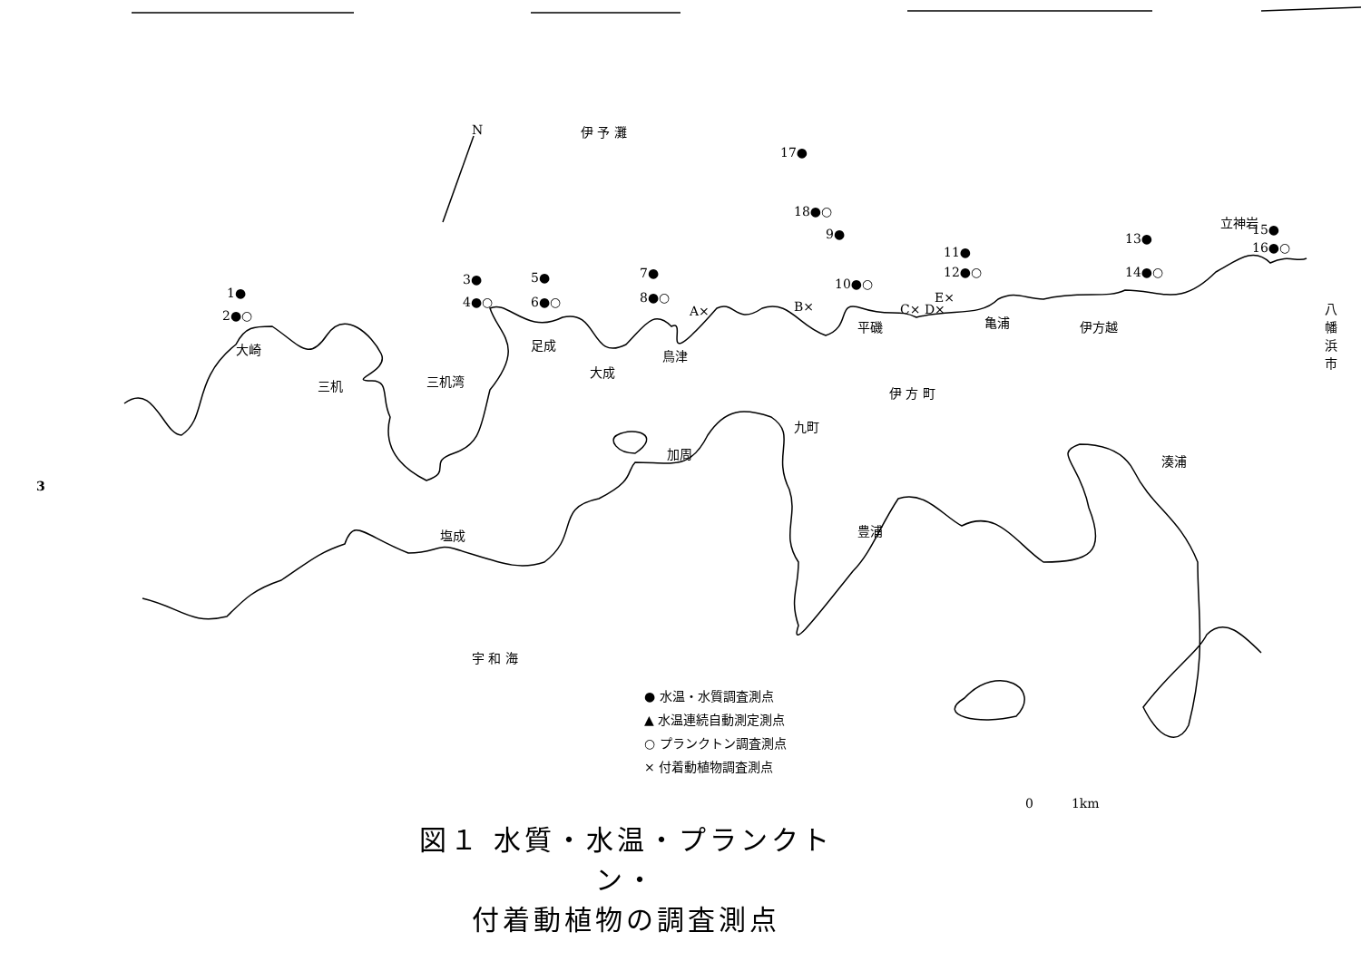3
伊 予 灘
N
17●
18●○
9●
11●
12●○
13●
14●○
立神岩
15●
16●○
10●○
1●
2●○
3●
4●○
5●
6●○
7●
8●○
A× B× C× D×
E×
平磯 亀浦 伊方越
八幡浜市
大崎
三机 三机湾
足成
大成
鳥津
伊 方 町
九町
加周 湊浦
豊浦
塩成
宇 和 海
0　　　1km
● 水温・水質調査測点
▲ 水温連続自動測定測点
○ プランクトン調査測点
× 付着動植物調査測点
図１ 水質・水温・プランクトン・
付着動植物の調査測点